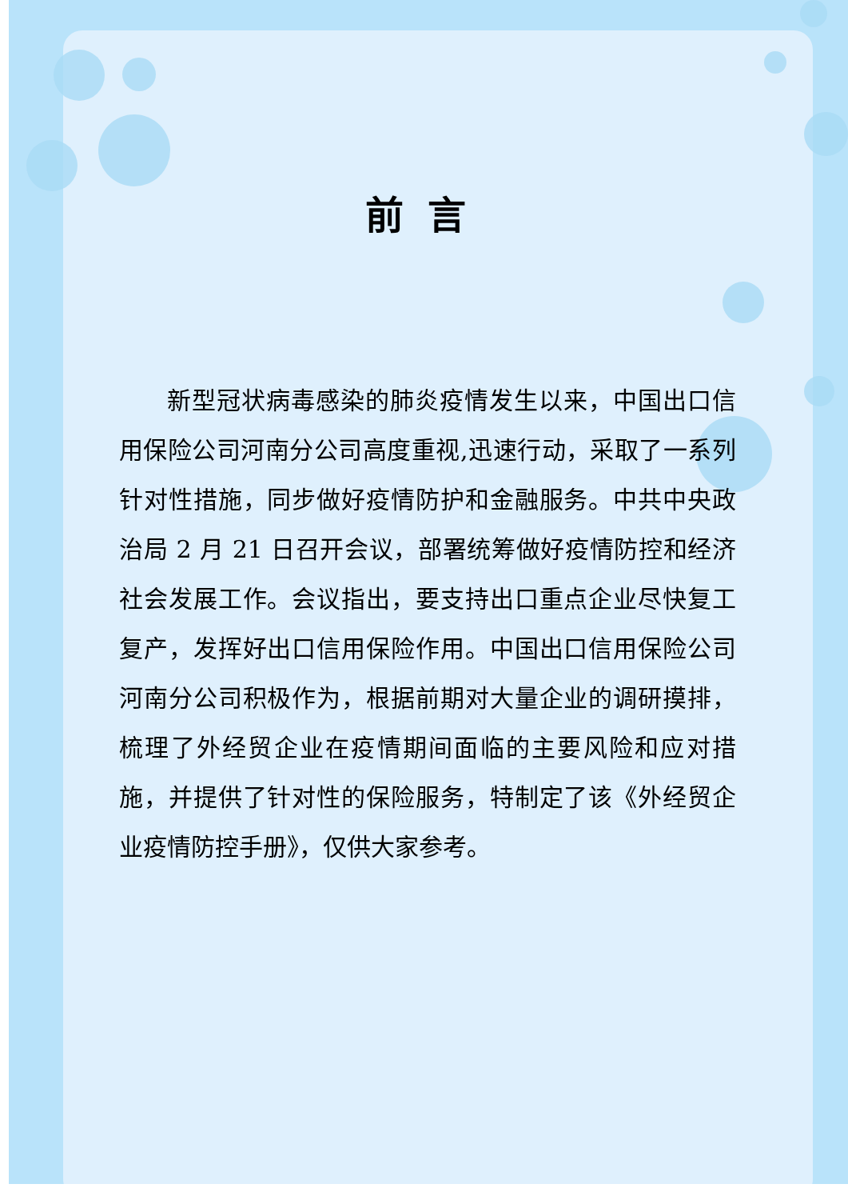前言
新型冠状病毒感染的肺炎疫情发生以来，中国出口信用保险公司河南分公司高度重视,迅速行动，采取了一系列针对性措施，同步做好疫情防护和金融服务。中共中央政治局 2 月 21 日召开会议，部署统筹做好疫情防控和经济社会发展工作。会议指出，要支持出口重点企业尽快复工复产，发挥好出口信用保险作用。中国出口信用保险公司河南分公司积极作为，根据前期对大量企业的调研摸排，梳理了外经贸企业在疫情期间面临的主要风险和应对措施，并提供了针对性的保险服务，特制定了该《外经贸企业疫情防控手册》，仅供大家参考。